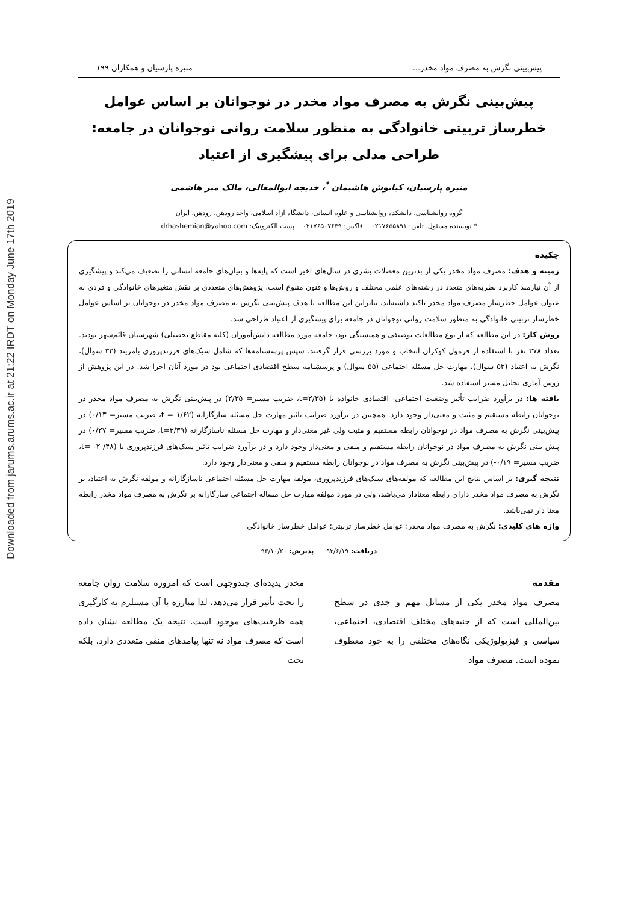Downloaded from jarums.arums.ac.ir at 21:22 IRDT on Monday June 17th 2019
پیش‌بینی نگرش به مصرف مواد مخدر... منیره پارسیان و همکاران ۱۹۹
پیش‌بینی نگرش به مصرف مواد مخدر در نوجوانان بر اساس عوامل خطرساز تربیتی خانوادگی به منظور سلامت روانی نوجوانان در جامعه: طراحی مدلی برای پیشگیری از اعتیاد
منیره پارسیان، کیانوش هاشیمان <sup>*</sup>، خدیجه ابوالمعالی، مالک میر هاشمی
گروه روانشناسی، دانشکده روانشناسی و علوم انسانی، دانشگاه آزاد اسلامی، واحد رودهن، رودهن، ایران
* نویسنده مسئول. تلفن: ۰۲۱۷۶۵۵۸۹۱ فاکس: ۰۲۱۷۶۵۰۷۶۳۹ پست الکترونیک: drhashemian@yahoo.com
چکیده
زمینه و هدف: مصرف مواد مخدر یکی از بدترین معضلات بشری در سال‌های اخیر است که پایه‌ها و بنیان‌های جامعه انسانی را تضعیف می‌کند و پیشگیری از آن نیازمند کاربرد نظریه‌های متعدد در رشته‌های علمی مختلف و روش‌ها و فنون متنوع است. پژوهش‌های متعددی بر نقش متغیرهای خانوادگی و فردی به عنوان عوامل خطرساز مصرف مواد مخدر تاکید داشته‌اند، بنابراین این مطالعه با هدف پیش‌بینی نگرش به مصرف مواد مخدر در نوجوانان بر اساس عوامل خطرساز تربیتی خانوادگی به منظور سلامت روانی نوجوانان در جامعه برای پیشگیری از اعتیاد طراحی شد.
روش کار: در این مطالعه که از نوع مطالعات توصیفی و همبستگی بود، جامعه مورد مطالعه دانش‌آموزان (کلیه مقاطع تحصیلی) شهرستان قائم‌شهر بودند. تعداد ۳۷۸ نفر با استفاده از فرمول کوکران انتخاب و مورد بررسی قرار گرفتند. سپس پرسشنامه‌ها که شامل سبک‌های فرزندپروری بامریند (۳۳ سوال)، نگرش به اعتیاد (۵۳ سوال)، مهارت حل مسئله اجتماعی (۵۵ سوال) و پرسشنامه سطح اقتصادی اجتماعی بود در مورد آنان اجرا شد. در این پژوهش از روش آماری تحلیل مسیر استفاده شد.
یافته ها: در برآورد ضرایب تأثیر وضعیت اجتماعی- اقتصادی خانواده با (t=۲/۳۵، ضریب مسیر= ۲/۳۵) در پیش‌بینی نگرش به مصرف مواد مخدر در نوجوانان رابطه مستقیم و مثبت و معنی‌دار وجود دارد. همچنین در برآورد ضرایب تاثیر مهارت حل مسئله سازگارانه (t = ۱/۶۲، ضریب مسیر= ۰/۱۳) در پیش‌بینی نگرش به مصرف مواد در نوجوانان رابطه مستقیم و مثبت ولی غیر معنی‌دار و مهارت حل مسئله ناسازگارانه (t=۳/۳۹، ضریب مسیر= ۰/۲۷) در پیش بینی نگرش به مصرف مواد در نوجوانان رابطه مستقیم و منفی و معنی‌دار وجود دارد و در برآورد ضرایب تاثیر سبک‌های فرزندپروری با (t= -۲ /۴۸، ضریب مسیر= ۰/۱۹-) در پیش‌بینی نگرش به مصرف مواد در نوجوانان رابطه مستقیم و منفی و معنی‌دار وجود دارد.
نتیجه گیری: بر اساس نتایج این مطالعه که مولفه‌های سبک‌های فرزندپروری، مولفه مهارت حل مسئله اجتماعی ناسازگارانه و مولفه نگرش به اعتیاد، بر نگرش به مصرف مواد مخدر دارای رابطه معنادار می‌باشد، ولی در مورد مولفه مهارت حل مساله اجتماعی سازگارانه بر نگرش به مصرف مواد مخدر رابطه معنا دار نمی‌باشد.
واژه های کلیدی: نگرش به مصرف مواد مخدر؛ عوامل خطرساز تربیتی؛ عوامل خطرساز خانوادگی
دریافت: ۹۳/۶/۱۹ پذیرش: ۹۳/۱۰/۲۰
مقدمه
مصرف مواد مخدر یکی از مسائل مهم و جدی در سطح بین‌المللی است که از جنبه‌های مختلف اقتصادی، اجتماعی، سیاسی و فیزیولوژیکی نگاه‌های مختلفی را به خود معطوف نموده است. مصرف مواد
مخدر پدیده‌ای چندوجهی است که امروزه سلامت روان جامعه را تحت تأثیر قرار می‌دهد، لذا مبارزه با آن مستلزم به کارگیری همه ظرفیت‌های موجود است. نتیجه یک مطالعه نشان داده است که مصرف مواد نه تنها پیامدهای منفی متعددی دارد، بلکه تحت